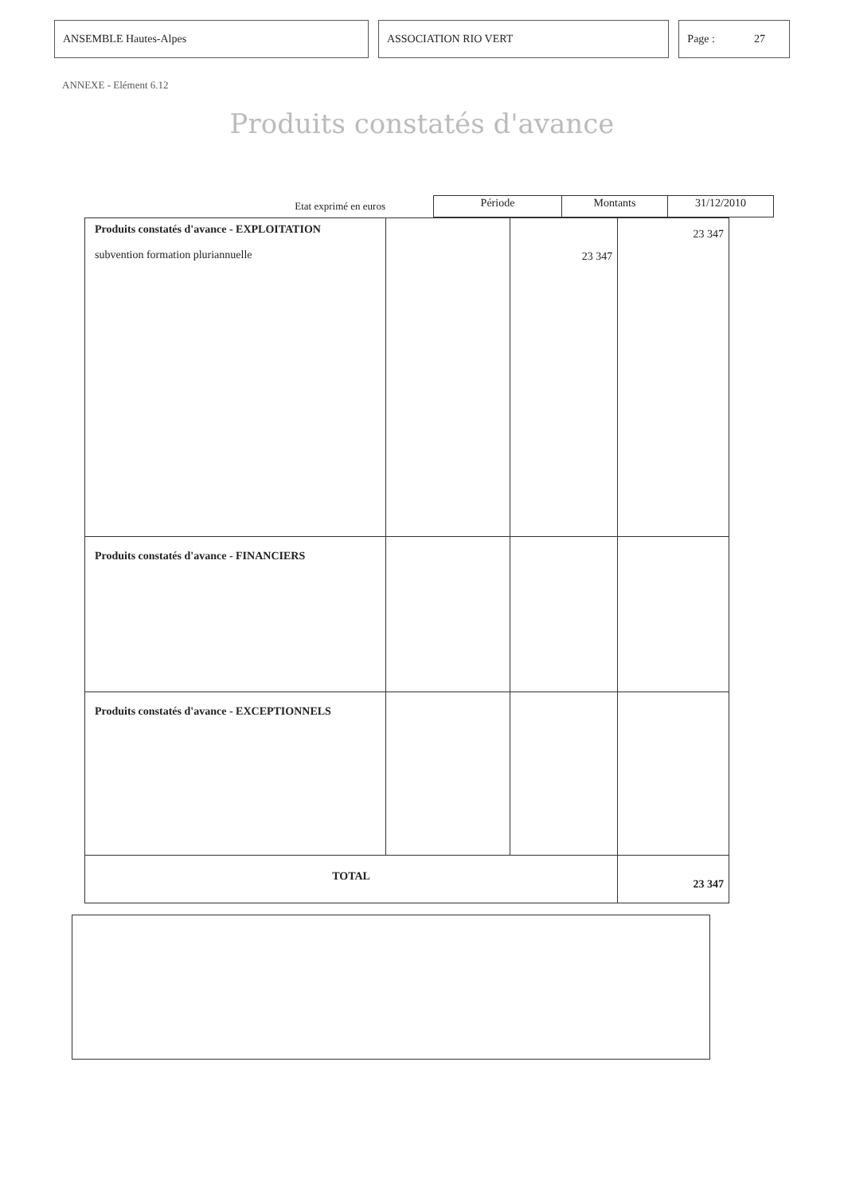ANSEMBLE Hautes-Alpes ASSOCIATION RIO VERT Page : 27
ANNEXE - Elément 6.12
Produits constatés d'avance
Etat exprimé en euros
| Période | Montants | 31/12/2010 |
| --- | --- | --- |
| Produits constatés d'avance - EXPLOITATION subvention formation pluriannuelle | | 23 347 | 23 347 |
| Produits constatés d'avance - FINANCIERS | | | |
| Produits constatés d'avance - EXCEPTIONNELS | | | |
| TOTAL | | | 23 347 |